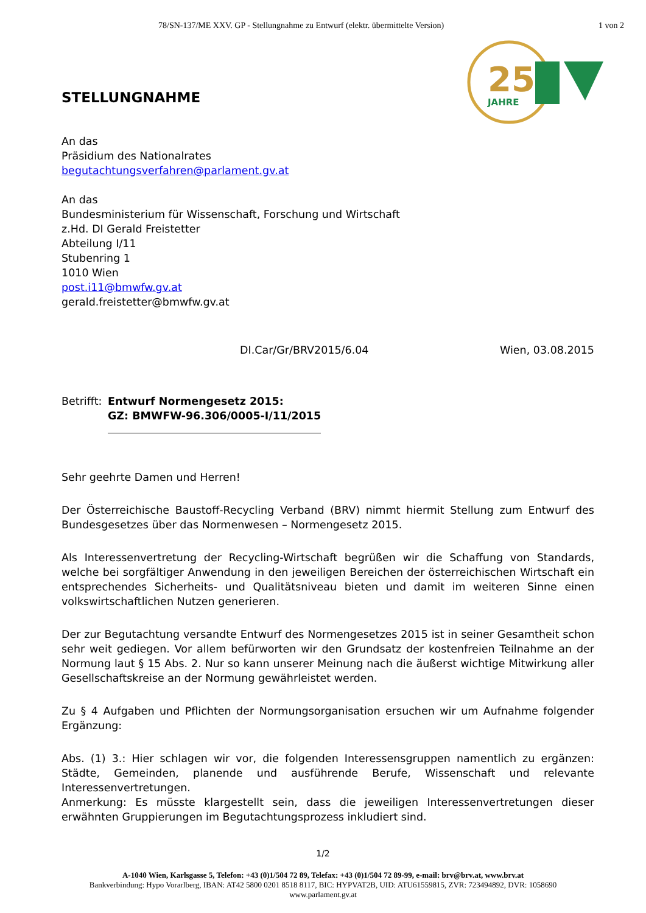78/SN-137/ME XXV. GP - Stellungnahme zu Entwurf (elektr. übermittelte Version) 1 von 2
25
JAHRE
STELLUNGNAHME
An das
Präsidium des Nationalrates
begutachtungsverfahren@parlament.gv.at
An das
Bundesministerium für Wissenschaft, Forschung und Wirtschaft
z.Hd. DI Gerald Freistetter
Abteilung I/11
Stubenring 1
1010 Wien
post.i11@bmwfw.gv.at
gerald.freistetter@bmwfw.gv.at
DI.Car/Gr/BRV2015/6.04 Wien, 03.08.2015
Betrifft: Entwurf Normengesetz 2015:
GZ: BMWFW-96.306/0005-I/11/2015
Sehr geehrte Damen und Herren!
Der Österreichische Baustoff-Recycling Verband (BRV) nimmt hiermit Stellung zum Entwurf des Bundesgesetzes über das Normenwesen – Normengesetz 2015.
Als Interessenvertretung der Recycling-Wirtschaft begrüßen wir die Schaffung von Standards, welche bei sorgfältiger Anwendung in den jeweiligen Bereichen der österreichischen Wirtschaft ein entsprechendes Sicherheits- und Qualitätsniveau bieten und damit im weiteren Sinne einen volkswirtschaftlichen Nutzen generieren.
Der zur Begutachtung versandte Entwurf des Normengesetzes 2015 ist in seiner Gesamtheit schon sehr weit gediegen. Vor allem befürworten wir den Grundsatz der kostenfreien Teilnahme an der Normung laut § 15 Abs. 2. Nur so kann unserer Meinung nach die äußerst wichtige Mitwirkung aller Gesellschaftskreise an der Normung gewährleistet werden.
Zu § 4 Aufgaben und Pflichten der Normungsorganisation ersuchen wir um Aufnahme folgender Ergänzung:
Abs. (1) 3.: Hier schlagen wir vor, die folgenden Interessensgruppen namentlich zu ergänzen: Städte, Gemeinden, planende und ausführende Berufe, Wissenschaft und relevante Interessenvertretungen.
Anmerkung: Es müsste klargestellt sein, dass die jeweiligen Interessenvertretungen dieser erwähnten Gruppierungen im Begutachtungsprozess inkludiert sind.
1/2
A-1040 Wien, Karlsgasse 5, Telefon: +43 (0)1/504 72 89, Telefax: +43 (0)1/504 72 89-99, e-mail: brv@brv.at, www.brv.at
Bankverbindung: Hypo Vorarlberg, IBAN: AT42 5800 0201 8518 8117, BIC: HYPVAT2B, UID: ATU61559815, ZVR: 723494892, DVR: 1058690
www.parlament.gv.at